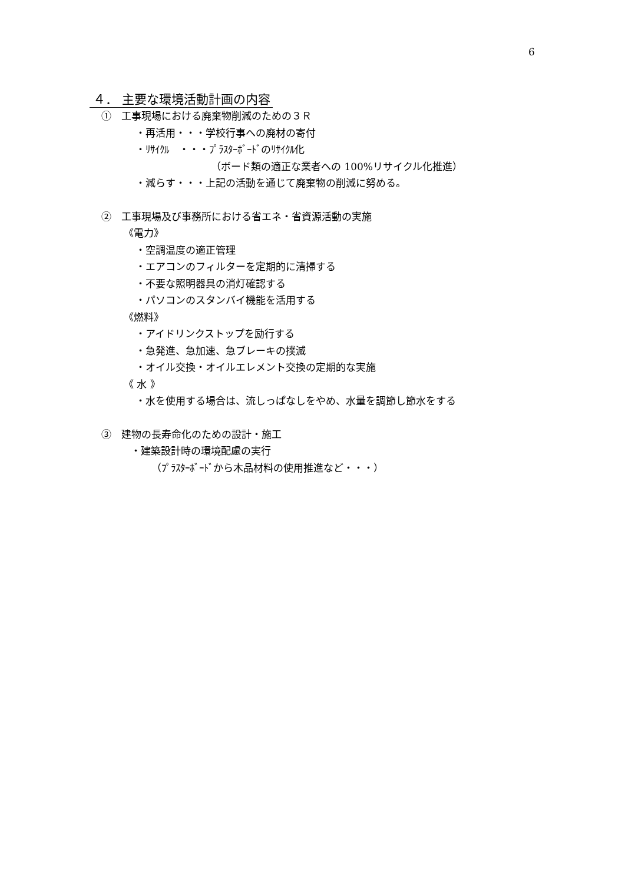6
４． 主要な環境活動計画の内容
①　工事現場における廃棄物削減のための３Ｒ
・再活用・・・学校行事への廃材の寄付
・ﾘｻｲｸﾙ　・・・ﾌﾟﾗｽﾀｰﾎﾞｰﾄﾞのﾘｻｲｸﾙ化
（ボード類の適正な業者への 100%リサイクル化推進）
・減らす・・・上記の活動を通じて廃棄物の削減に努める。
②　工事現場及び事務所における省エネ・省資源活動の実施
《電力》
・空調温度の適正管理
・エアコンのフィルターを定期的に清掃する
・不要な照明器具の消灯確認する
・パソコンのスタンバイ機能を活用する
《燃料》
・アイドリンクストップを励行する
・急発進、急加速、急ブレーキの撲滅
・オイル交換・オイルエレメント交換の定期的な実施
《 水 》
・水を使用する場合は、流しっぱなしをやめ、水量を調節し節水をする
③　建物の長寿命化のための設計・施工
・建築設計時の環境配慮の実行
（ﾌﾟﾗｽﾀｰﾎﾞｰﾄﾞから木品材料の使用推進など・・・）